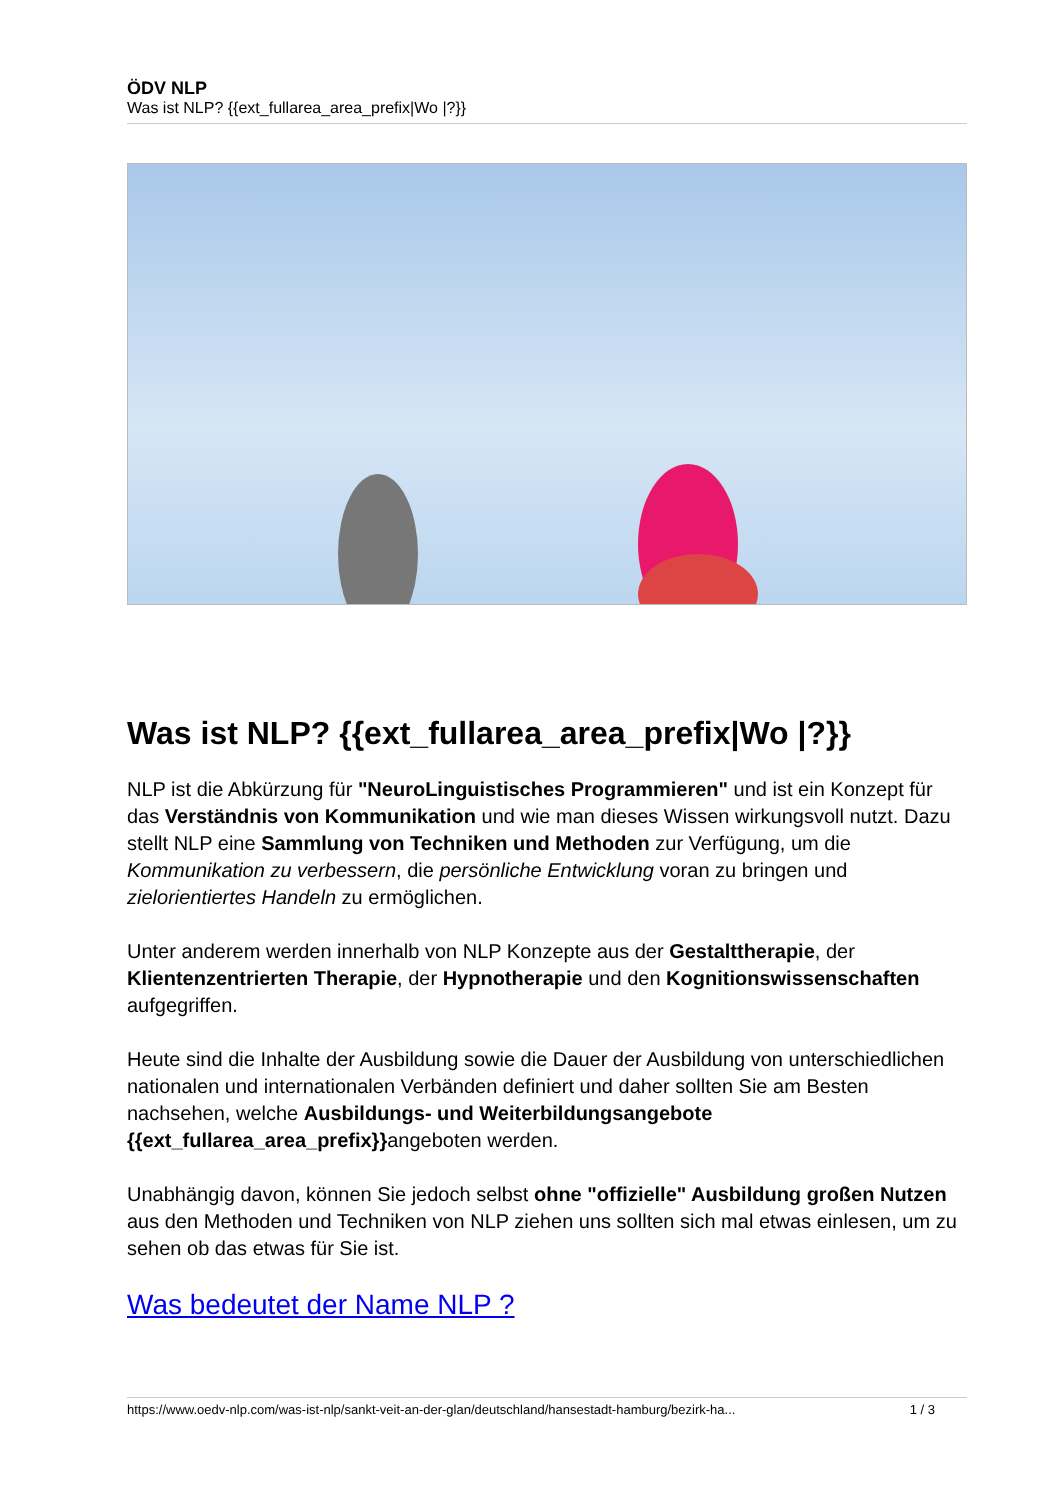ÖDV NLP
Was ist NLP? {{ext_fullarea_area_prefix|Wo |?}}
Was ist NLP? {{ext_fullarea_area_prefix|Wo |?}}
NLP ist die Abkürzung für "NeuroLinguistisches Programmieren" und ist ein Konzept für das Verständnis von Kommunikation und wie man dieses Wissen wirkungsvoll nutzt. Dazu stellt NLP eine Sammlung von Techniken und Methoden zur Verfügung, um die Kommunikation zu verbessern, die persönliche Entwicklung voran zu bringen und zielorientiertes Handeln zu ermöglichen.
Unter anderem werden innerhalb von NLP Konzepte aus der Gestalttherapie, der Klientenzentrierten Therapie, der Hypnotherapie und den Kognitionswissenschaften aufgegriffen.
Heute sind die Inhalte der Ausbildung sowie die Dauer der Ausbildung von unterschiedlichen nationalen und internationalen Verbänden definiert und daher sollten Sie am Besten nachsehen, welche Ausbildungs- und Weiterbildungsangebote {{ext_fullarea_area_prefix}}angeboten werden.
Unabhängig davon, können Sie jedoch selbst ohne "offizielle" Ausbildung großen Nutzen aus den Methoden und Techniken von NLP ziehen uns sollten sich mal etwas einlesen, um zu sehen ob das etwas für Sie ist.
Was bedeutet der Name NLP ?
https://www.oedv-nlp.com/was-ist-nlp/sankt-veit-an-der-glan/deutschland/hansestadt-hamburg/bezirk-ha... 1 / 3